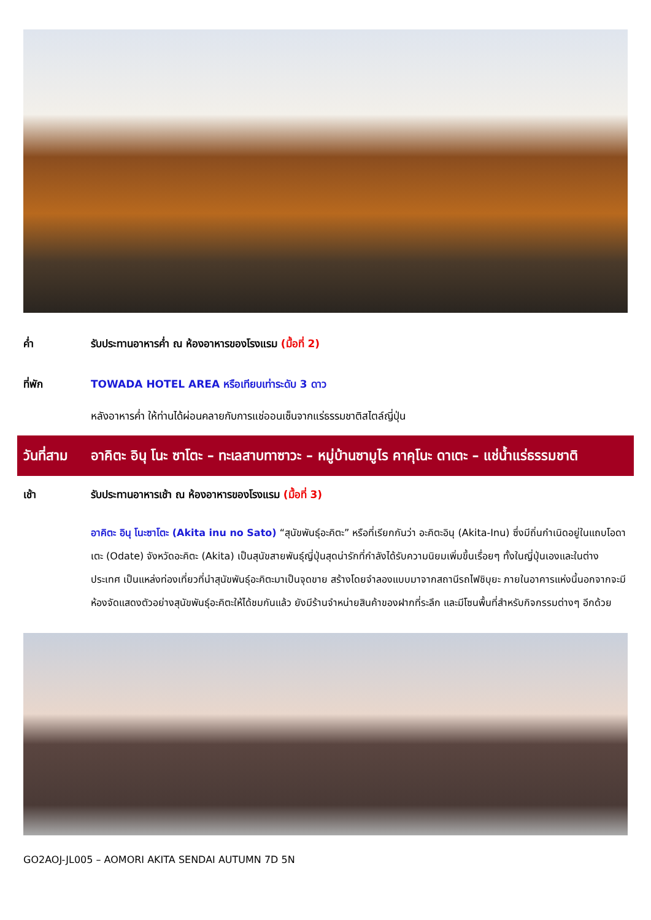ค่ำ รับประทานอาหารค่ำ ณ ห้องอาหารของโรงแรม (มื้อที่ 2)
ที่พัก TOWADA HOTEL AREA หรือเทียบเท่าระดับ 3 ดาว
หลังอาหารค่ำ ให้ท่านได้ผ่อนคลายกับการแช่ออนเซ็นจากแร่ธรรมชาติสไตล์ญี่ปุ่น
วันที่สาม
อาคิตะ อินุ โนะ ซาโตะ – ทะเลสาบทาซาวะ – หมู่บ้านซามูไร คาคุโนะ ดาเตะ – แช่น้ำแร่ธรรมชาติ
เช้า รับประทานอาหารเช้า ณ ห้องอาหารของโรงแรม (มื้อที่ 3)
อาคิตะ อินุ โนะซาโตะ (Akita inu no Sato) “สุนัขพันธุ์อะคิตะ” หรือที่เรียกกันว่า อะคิตะอินุ (Akita-Inu) ซึ่งมีถิ่นกำเนิดอยู่ในแถบโอดาเตะ (Odate) จังหวัดอะคิตะ (Akita) เป็นสุนัขสายพันธุ์ญี่ปุ่นสุดน่ารักที่กำลังได้รับความนิยมเพิ่มขึ้นเรื่อยๆ ทั้งในญี่ปุ่นเองและในต่างประเทศ เป็นแหล่งท่องเที่ยวที่นำสุนัขพันธุ์อะคิตะมาเป็นจุดขาย สร้างโดยจำลองแบบมาจากสถานีรถไฟชิบุยะ ภายในอาคารแห่งนี้นอกจากจะมีห้องจัดแสดงตัวอย่างสุนัขพันธุ์อะคิตะให้ได้ชมกันแล้ว ยังมีร้านจำหน่ายสินค้าของฝากที่ระลึก และมีโซนพื้นที่สำหรับกิจกรรมต่างๆ อีกด้วย
GO2AOJ-JL005 – AOMORI AKITA SENDAI AUTUMN 7D 5N